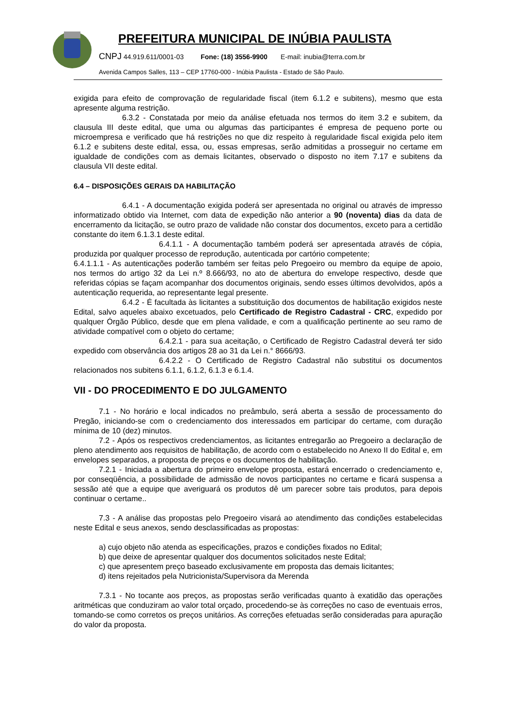PREFEITURA MUNICIPAL DE INÚBIA PAULISTA
CNPJ 44.919.611/0001-03 Fone: (18) 3556-9900 E-mail: inubia@terra.com.br
Avenida Campos Salles, 113 – CEP 17760-000 - Inúbia Paulista - Estado de São Paulo.
exigida para efeito de comprovação de regularidade fiscal (item 6.1.2 e subitens), mesmo que esta apresente alguma restrição.
6.3.2 - Constatada por meio da análise efetuada nos termos do item 3.2 e subitem, da clausula III deste edital, que uma ou algumas das participantes é empresa de pequeno porte ou microempresa e verificado que há restrições no que diz respeito à regularidade fiscal exigida pelo item 6.1.2 e subitens deste edital, essa, ou, essas empresas, serão admitidas a prosseguir no certame em igualdade de condições com as demais licitantes, observado o disposto no item 7.17 e subitens da clausula VII deste edital.
6.4 – DISPOSIÇÕES GERAIS DA HABILITAÇÃO
6.4.1 - A documentação exigida poderá ser apresentada no original ou através de impresso informatizado obtido via Internet, com data de expedição não anterior a 90 (noventa) dias da data de encerramento da licitação, se outro prazo de validade não constar dos documentos, exceto para a certidão constante do item 6.1.3.1 deste edital.
6.4.1.1 - A documentação também poderá ser apresentada através de cópia, produzida por qualquer processo de reprodução, autenticada por cartório competente;
6.4.1.1.1 - As autenticações poderão também ser feitas pelo Pregoeiro ou membro da equipe de apoio, nos termos do artigo 32 da Lei n.º 8.666/93, no ato de abertura do envelope respectivo, desde que referidas cópias se façam acompanhar dos documentos originais, sendo esses últimos devolvidos, após a autenticação requerida, ao representante legal presente.
6.4.2 - É facultada às licitantes a substituição dos documentos de habilitação exigidos neste Edital, salvo aqueles abaixo excetuados, pelo Certificado de Registro Cadastral - CRC, expedido por qualquer Órgão Público, desde que em plena validade, e com a qualificação pertinente ao seu ramo de atividade compatível com o objeto do certame;
6.4.2.1 - para sua aceitação, o Certificado de Registro Cadastral deverá ter sido expedido com observância dos artigos 28 ao 31 da Lei n.° 8666/93.
6.4.2.2 - O Certificado de Registro Cadastral não substitui os documentos relacionados nos subitens 6.1.1, 6.1.2, 6.1.3 e 6.1.4.
VII - DO PROCEDIMENTO E DO JULGAMENTO
7.1 - No horário e local indicados no preâmbulo, será aberta a sessão de processamento do Pregão, iniciando-se com o credenciamento dos interessados em participar do certame, com duração mínima de 10 (dez) minutos.
7.2 - Após os respectivos credenciamentos, as licitantes entregarão ao Pregoeiro a declaração de pleno atendimento aos requisitos de habilitação, de acordo com o estabelecido no Anexo II do Edital e, em envelopes separados, a proposta de preços e os documentos de habilitação.
7.2.1 - Iniciada a abertura do primeiro envelope proposta, estará encerrado o credenciamento e, por conseqüência, a possibilidade de admissão de novos participantes no certame e ficará suspensa a sessão até que a equipe que averiguará os produtos dê um parecer sobre tais produtos, para depois continuar o certame..
7.3 - A análise das propostas pelo Pregoeiro visará ao atendimento das condições estabelecidas neste Edital e seus anexos, sendo desclassificadas as propostas:
a) cujo objeto não atenda as especificações, prazos e condições fixados no Edital;
b) que deixe de apresentar qualquer dos documentos solicitados neste Edital;
c) que apresentem preço baseado exclusivamente em proposta das demais licitantes;
d) itens rejeitados pela Nutricionista/Supervisora da Merenda
7.3.1 - No tocante aos preços, as propostas serão verificadas quanto à exatidão das operações aritméticas que conduziram ao valor total orçado, procedendo-se às correções no caso de eventuais erros, tomando-se como corretos os preços unitários. As correções efetuadas serão consideradas para apuração do valor da proposta.